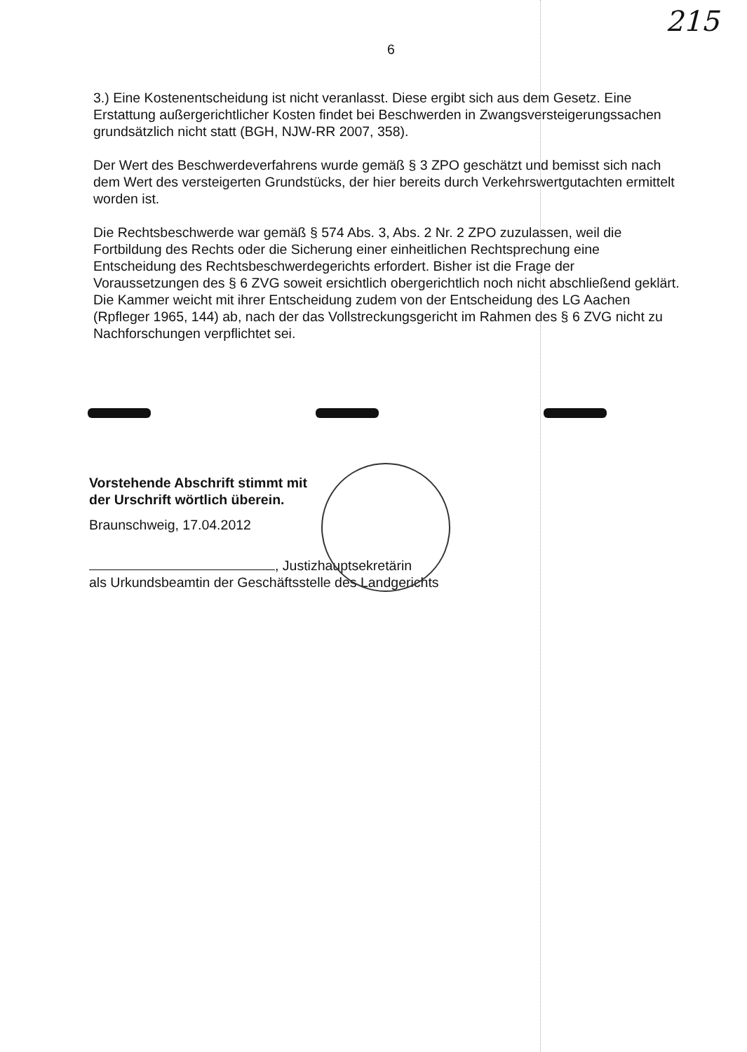215
6
3.) Eine Kostenentscheidung ist nicht veranlasst. Diese ergibt sich aus dem Gesetz. Eine Erstattung außergerichtlicher Kosten findet bei Beschwerden in Zwangsversteigerungssachen grundsätzlich nicht statt (BGH, NJW-RR 2007, 358).
Der Wert des Beschwerdeverfahrens wurde gemäß § 3 ZPO geschätzt und bemisst sich nach dem Wert des versteigerten Grundstücks, der hier bereits durch Verkehrswertgutachten ermittelt worden ist.
Die Rechtsbeschwerde war gemäß § 574 Abs. 3, Abs. 2 Nr. 2 ZPO zuzulassen, weil die Fortbildung des Rechts oder die Sicherung einer einheitlichen Rechtsprechung eine Entscheidung des Rechtsbeschwerdegerichts erfordert. Bisher ist die Frage der Voraussetzungen des § 6 ZVG soweit ersichtlich obergerichtlich noch nicht abschließend geklärt. Die Kammer weicht mit ihrer Entscheidung zudem von der Entscheidung des LG Aachen (Rpfleger 1965, 144) ab, nach der das Vollstreckungsgericht im Rahmen des § 6 ZVG nicht zu Nachforschungen verpflichtet sei.
Vorstehende Abschrift stimmt mit
der Urschrift wörtlich überein.
Braunschweig, 17.04.2012
, Justizhauptsekretärin
als Urkundsbeamtin der Geschäftsstelle des Landgerichts